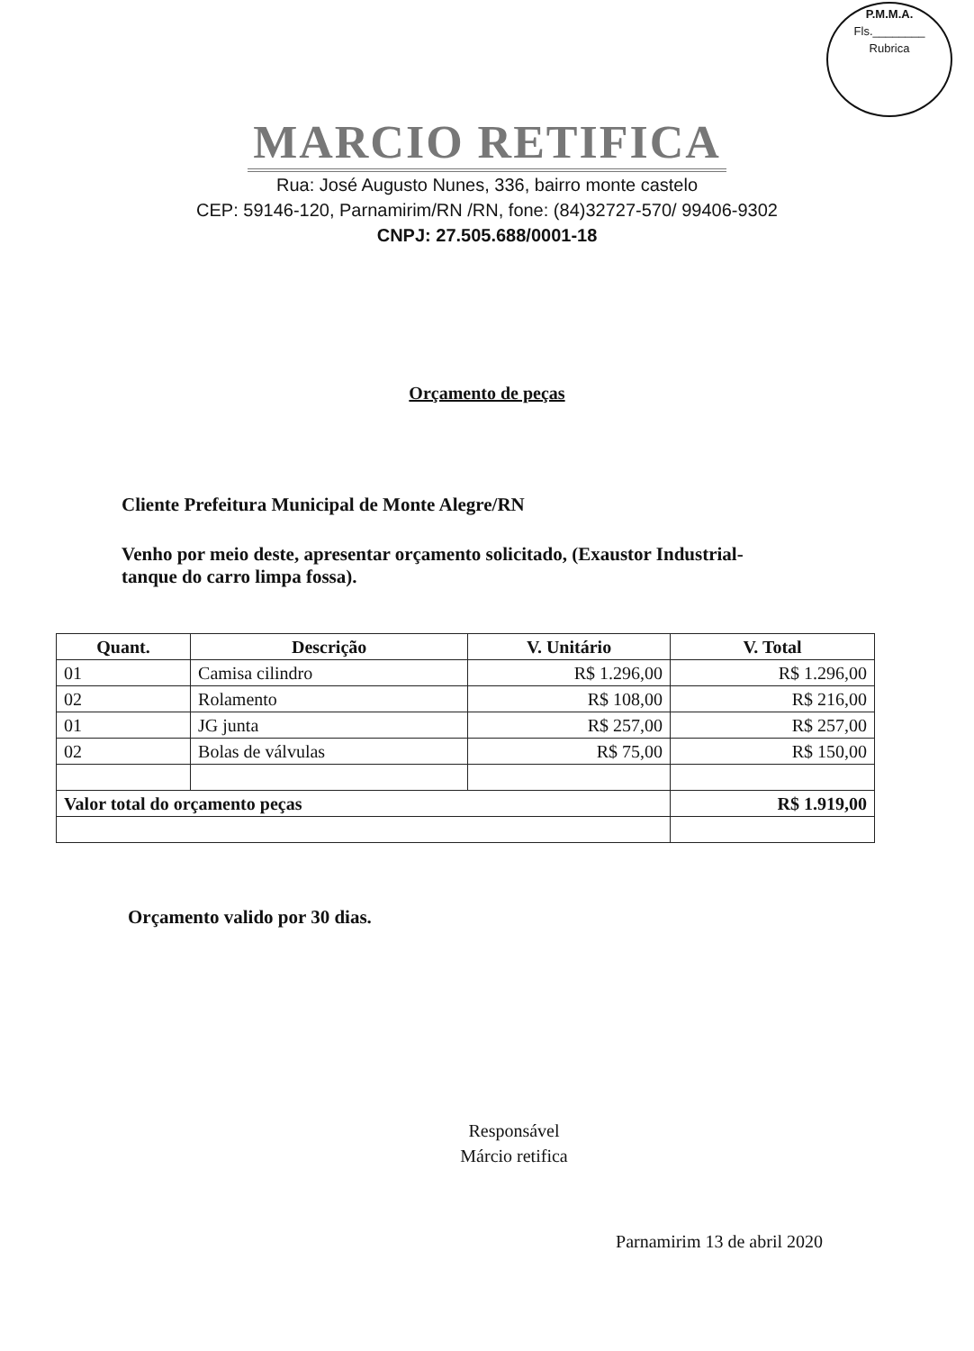P.M.M.A.
Fls.________
Rubrica
MARCIO RETIFICA
Rua: José Augusto Nunes, 336, bairro monte castelo
CEP: 59146-120, Parnamirim/RN /RN, fone: (84)32727-570/ 99406-9302
CNPJ: 27.505.688/0001-18
Orçamento de peças
Cliente Prefeitura Municipal de Monte Alegre/RN
Venho por meio deste, apresentar orçamento solicitado, (Exaustor Industrial- tanque do carro limpa fossa).
| Quant. | Descrição | V. Unitário | V. Total |
| --- | --- | --- | --- |
| 01 | Camisa cilindro | R$ 1.296,00 | R$ 1.296,00 |
| 02 | Rolamento | R$ 108,00 | R$ 216,00 |
| 01 | JG junta | R$ 257,00 | R$ 257,00 |
| 02 | Bolas de válvulas | R$ 75,00 | R$ 150,00 |
| Valor total do orçamento peças | | | R$ 1.919,00 |
Orçamento valido por 30 dias.
Responsável
Márcio retifica
Parnamirim 13 de abril 2020